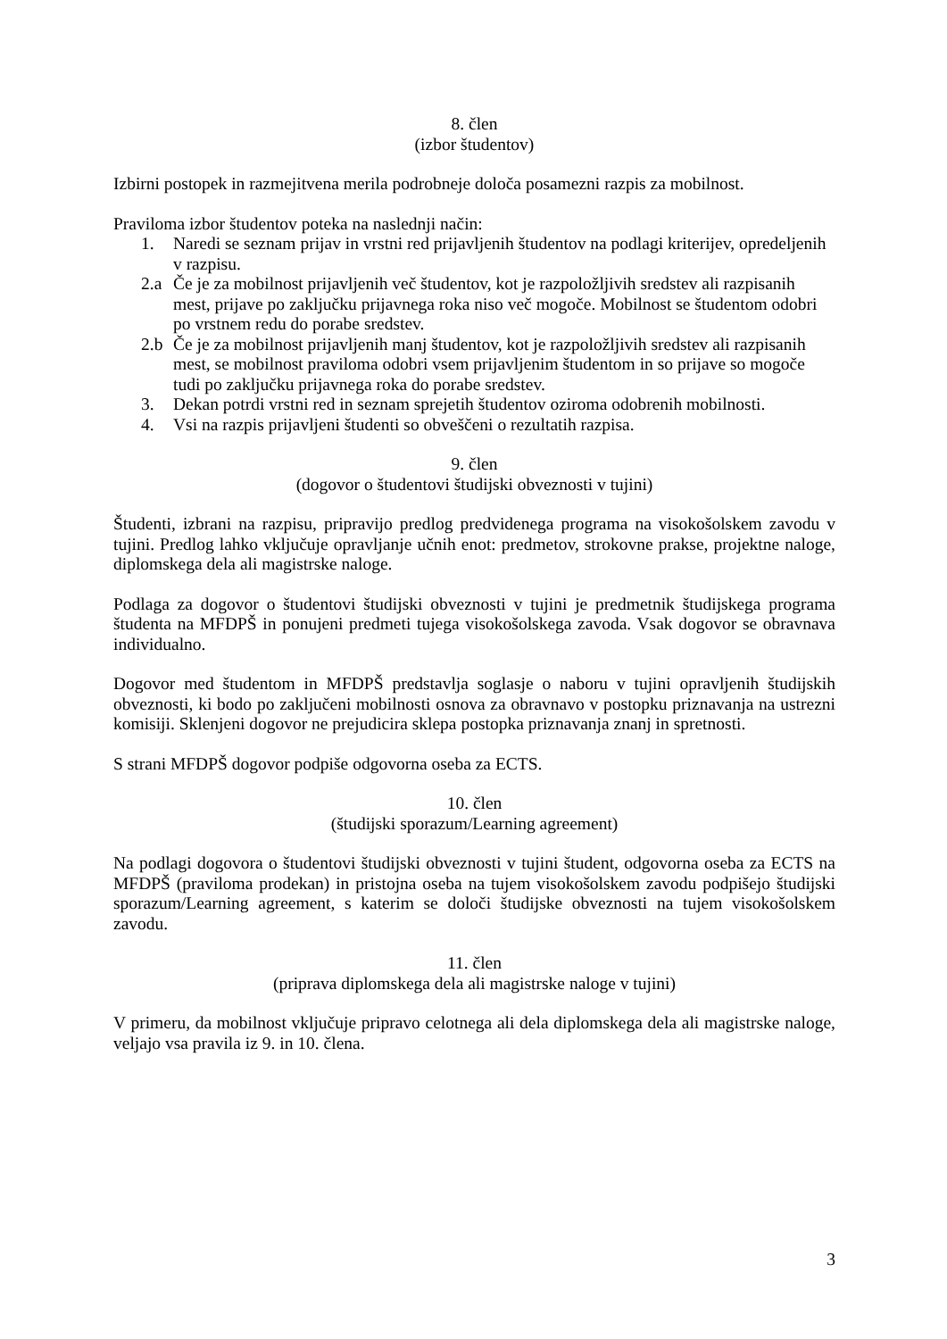8. člen
(izbor študentov)
Izbirni postopek in razmejitvena merila podrobneje določa posamezni razpis za mobilnost.
Praviloma izbor študentov poteka na naslednji način:
1. Naredi se seznam prijav in vrstni red prijavljenih študentov na podlagi kriterijev, opredeljenih v razpisu.
2.a Če je za mobilnost prijavljenih več študentov, kot je razpoložljivih sredstev ali razpisanih mest, prijave po zaključku prijavnega roka niso več mogoče. Mobilnost se študentom odobri po vrstnem redu do porabe sredstev.
2.b Če je za mobilnost prijavljenih manj študentov, kot je razpoložljivih sredstev ali razpisanih mest, se mobilnost praviloma odobri vsem prijavljenim študentom in so prijave so mogoče tudi po zaključku prijavnega roka do porabe sredstev.
3. Dekan potrdi vrstni red in seznam sprejetih študentov oziroma odobrenih mobilnosti.
4. Vsi na razpis prijavljeni študenti so obveščeni o rezultatih razpisa.
9. člen
(dogovor o študentovi študijski obveznosti v tujini)
Študenti, izbrani na razpisu, pripravijo predlog predvidenega programa na visokošolskem zavodu v tujini. Predlog lahko vključuje opravljanje učnih enot: predmetov, strokovne prakse, projektne naloge, diplomskega dela ali magistrske naloge.
Podlaga za dogovor o študentovi študijski obveznosti v tujini je predmetnik študijskega programa študenta na MFDPŠ in ponujeni predmeti tujega visokošolskega zavoda. Vsak dogovor se obravnava individualno.
Dogovor med študentom in MFDPŠ predstavlja soglasje o naboru v tujini opravljenih študijskih obveznosti, ki bodo po zaključeni mobilnosti osnova za obravnavo v postopku priznavanja na ustrezni komisiji. Sklenjeni dogovor ne prejudicira sklepa postopka priznavanja znanj in spretnosti.
S strani MFDPŠ dogovor podpiše odgovorna oseba za ECTS.
10. člen
(študijski sporazum/Learning agreement)
Na podlagi dogovora o študentovi študijski obveznosti v tujini študent, odgovorna oseba za ECTS na MFDPŠ (praviloma prodekan) in pristojna oseba na tujem visokošolskem zavodu podpišejo študijski sporazum/Learning agreement, s katerim se določi študijske obveznosti na tujem visokošolskem zavodu.
11. člen
(priprava diplomskega dela ali magistrske naloge v tujini)
V primeru, da mobilnost vključuje pripravo celotnega ali dela diplomskega dela ali magistrske naloge, veljajo vsa pravila iz 9. in 10. člena.
3